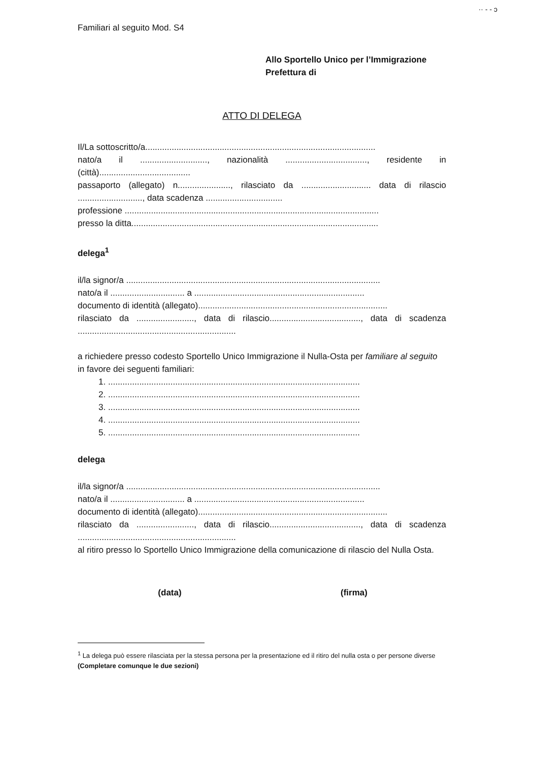·· ‐ ‐ ɔ
Familiari al seguito Mod. S4
Allo Sportello Unico per l’Immigrazione
Prefettura di
ATTO DI DELEGA
Il/La sottoscritto/a................................................................................................
nato/a il ............................, nazionalità .................................., residente in
(città)......................................
passaporto (allegato) n......................, rilasciato da ............................. data di rilascio
..........................., data scadenza ................................
professione ..........................................................................................................
presso la ditta.......................................................................................................
delega<sup>1</sup>
il/la signor/a ..........................................................................................................
nato/a il ............................... a .......................................................................
documento di identità (allegato)...............................................................................
rilasciato da ........................, data di rilascio......................................, data di scadenza
..................................................................
a richiedere presso codesto Sportello Unico Immigrazione il Nulla-Osta per familiare al seguito in favore dei seguenti familiari:
1. .........................................................................................................
2. .........................................................................................................
3. .........................................................................................................
4. .........................................................................................................
5. .........................................................................................................
delega
il/la signor/a ..........................................................................................................
nato/a il ............................... a .......................................................................
documento di identità (allegato)...............................................................................
rilasciato da ........................, data di rilascio......................................, data di scadenza
..................................................................
al ritiro presso lo Sportello Unico Immigrazione della comunicazione di rilascio del Nulla Osta.
(data) (firma)
<sup>1</sup> La delega può essere rilasciata per la stessa persona per la presentazione ed il ritiro del nulla osta o per persone diverse
(Completare comunque le due sezioni)